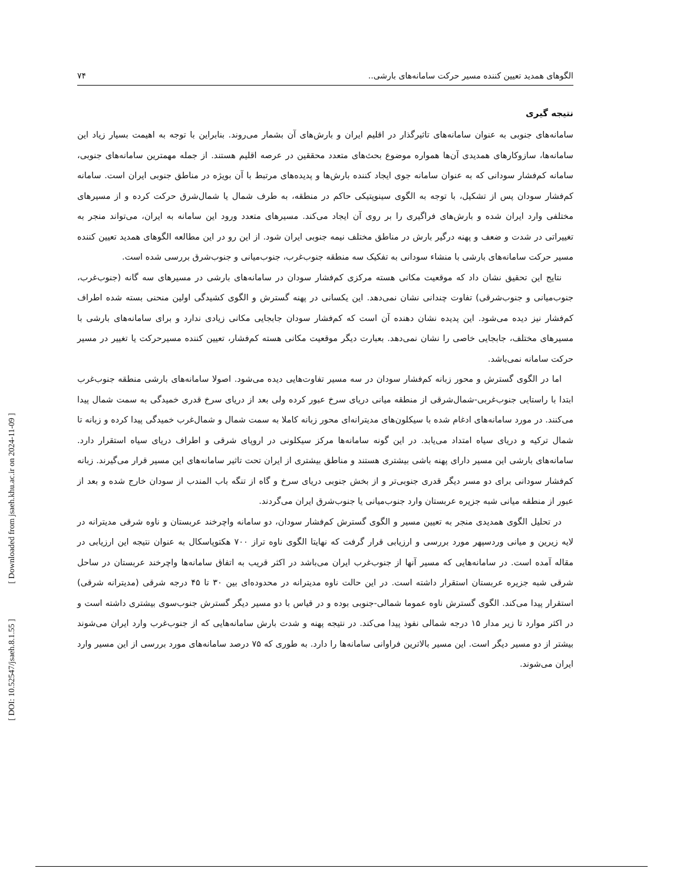الگوهای همدید تعیین کننده مسیر حرکت سامانه‌های بارشی.. ۷۴
نتیجه گیری
سامانه‌های جنوبی به عنوان سامانه‌های تاثیرگذار در اقلیم ایران و بارش‌های آن بشمار می‌روند. بنابراین با توجه به اهیمت بسیار زیاد این سامانه‌ها، سازوکارهای همدیدی آن‌ها همواره موضوع بحث‌های متعدد محققین در عرصه اقلیم هستند. از جمله مهمترین سامانه‌های جنوبی، سامانه کم‌فشار سودانی که به عنوان سامانه جوی ایجاد کننده بارش‌ها و پدیده‌های مرتبط با آن بویژه در مناطق جنوبی ایران است. سامانه کم‌فشار سودان پس از تشکیل، با توجه به الگوی سینوپتیکی حاکم در منطقه، به طرف شمال یا شمال‌شرق حرکت کرده و از مسیرهای مختلفی وارد ایران شده و بارش‌های فراگیری را بر روی آن ایجاد می‌کند. مسیرهای متعدد ورود این سامانه به ایران، می‌تواند منجر به تغییراتی در شدت و ضعف و پهنه درگیر بارش در مناطق مختلف نیمه جنوبی ایران شود. از این رو در این مطالعه الگوهای همدید تعیین کننده مسیر حرکت سامانه‌های بارشی با منشاء سودانی به تفکیک سه منطقه جنوب‌غرب، جنوب‌میانی و جنوب‌شرق بررسی شده است.
نتایج این تحقیق نشان داد که موقعیت مکانی هسته مرکزی کم‌فشار سودان در سامانه‌های بارشی در مسیرهای سه گانه (جنوب‌غرب، جنوب‌میانی و جنوب‌شرقی) تفاوت چندانی نشان نمی‌دهد. این یکسانی در پهنه گسترش و الگوی کشیدگی اولین منحنی بسته شده اطراف کم‌فشار نیز دیده می‌شود. این پدیده نشان دهنده آن است که کم‌فشار سودان جابجایی مکانی زیادی ندارد و برای سامانه‌های بارشی با مسیرهای مختلف، جابجایی خاصی را نشان نمی‌دهد. بعبارت دیگر موقعیت مکانی هسته کم‌فشار، تعیین کننده مسیرحرکت یا تغییر در مسیر حرکت سامانه نمی‌باشد.
اما در الگوی گسترش و محور زبانه کم‌فشار سودان در سه مسیر تفاوت‌هایی دیده می‌شود. اصولا سامانه‌های بارشی منطقه جنوب‌غرب ابتدا با راستایی جنوب‌غربی-شمال‌شرقی از منطقه میانی دریای سرخ عبور کرده ولی بعد از دریای سرخ قدری خمیدگی به سمت شمال پیدا می‌کنند. در مورد سامانه‌های ادغام شده با سیکلون‌های مدیترانه‌ای محور زبانه کاملا به سمت شمال و شمال‌غرب خمیدگی پیدا کرده و زبانه تا شمال ترکیه و دریای سیاه امتداد می‌یابد. در این گونه سامانه‌ها مرکز سیکلونی در اروپای شرقی و اطراف دریای سیاه استقرار دارد. سامانه‌های بارشی این مسیر دارای پهنه باشی بیشتری هستند و مناطق بیشتری از ایران تحت تاثیر سامانه‌های این مسیر قرار می‌گیرند. زبانه کم‌فشار سودانی برای دو مسر دیگر قدری جنوبی‌تر و از بخش جنوبی دریای سرخ و گاه از تنگه باب المندب از سودان خارج شده و بعد از عبور از منطقه میانی شبه جزیره عربستان وارد جنوب‌میانی یا جنوب‌شرق ایران می‌گردند.
در تحلیل الگوی همدیدی منجر به تعیین مسیر و الگوی گسترش کم‌فشار سودان، دو سامانه واچرخند عربستان و ناوه شرقی مدیترانه در لایه زیرین و میانی وردسپهر مورد بررسی و ارزیابی قرار گرفت که نهایتا الگوی ناوه تراز ۷۰۰ هکتوپاسکال به عنوان نتیجه این ارزیابی در مقاله آمده است. در سامانه‌هایی که مسیر آنها از جنوب‌غرب ایران می‌باشد در اکثر قریب به اتفاق سامانه‌ها واچرخند عربستان در ساحل شرقی شبه جزیره عربستان استقرار داشته است. در این حالت ناوه مدیترانه در محدوده‌ای بین ۳۰ تا ۴۵ درجه شرقی (مدیترانه شرقی) استقرار پیدا می‌کند. الگوی گسترش ناوه عموما شمالی-جنوبی بوده و در قیاس با دو مسیر دیگر گسترش جنوب‌سوی بیشتری داشته است و در اکثر موارد تا زیر مدار ۱۵ درجه شمالی نفوذ پیدا می‌کند. در نتیجه پهنه و شدت بارش سامانه‌هایی که از جنوب‌غرب وارد ایران می‌شوند بیشتر از دو مسیر دیگر است. این مسیر بالاترین فراوانی سامانه‌ها را دارد. به طوری که ۷۵ درصد سامانه‌های مورد بررسی از این مسیر وارد ایران می‌شوند.
[ Downloaded from jsaeh.khu.ac.ir on 2024-11-09 ]
[ DOI: 10.52547/jsaeh.8.1.55 ]